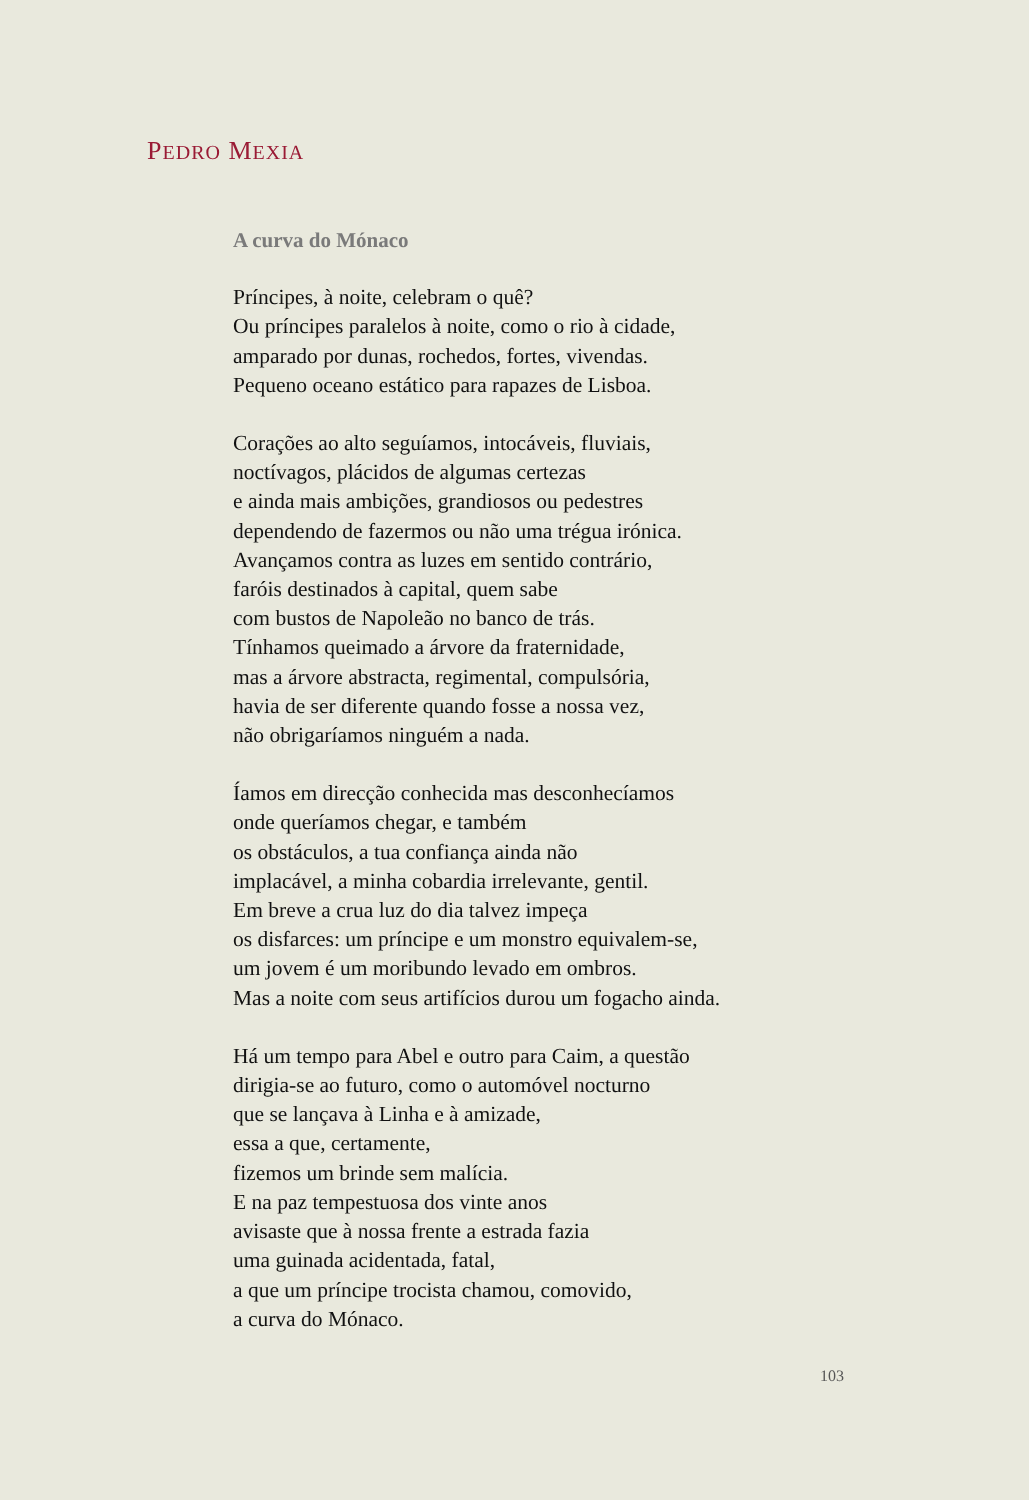PEDRO MEXIA
A curva do Mónaco
Príncipes, à noite, celebram o quê?
Ou príncipes paralelos à noite, como o rio à cidade,
amparado por dunas, rochedos, fortes, vivendas.
Pequeno oceano estático para rapazes de Lisboa.
Corações ao alto seguíamos, intocáveis, fluviais,
noctívagos, plácidos de algumas certezas
e ainda mais ambições, grandiosos ou pedestres
dependendo de fazermos ou não uma trégua irónica.
Avançamos contra as luzes em sentido contrário,
faróis destinados à capital, quem sabe
com bustos de Napoleão no banco de trás.
Tínhamos queimado a árvore da fraternidade,
mas a árvore abstracta, regimental, compulsória,
havia de ser diferente quando fosse a nossa vez,
não obrigaríamos ninguém a nada.
Íamos em direcção conhecida mas desconhecíamos
onde queríamos chegar, e também
os obstáculos, a tua confiança ainda não
implacável, a minha cobardia irrelevante, gentil.
Em breve a crua luz do dia talvez impeça
os disfarces: um príncipe e um monstro equivalem-se,
um jovem é um moribundo levado em ombros.
Mas a noite com seus artifícios durou um fogacho ainda.
Há um tempo para Abel e outro para Caim, a questão
dirigia-se ao futuro, como o automóvel nocturno
que se lançava à Linha e à amizade,
essa a que, certamente,
fizemos um brinde sem malícia.
E na paz tempestuosa dos vinte anos
avisaste que à nossa frente a estrada fazia
uma guinada acidentada, fatal,
a que um príncipe trocista chamou, comovido,
a curva do Mónaco.
103